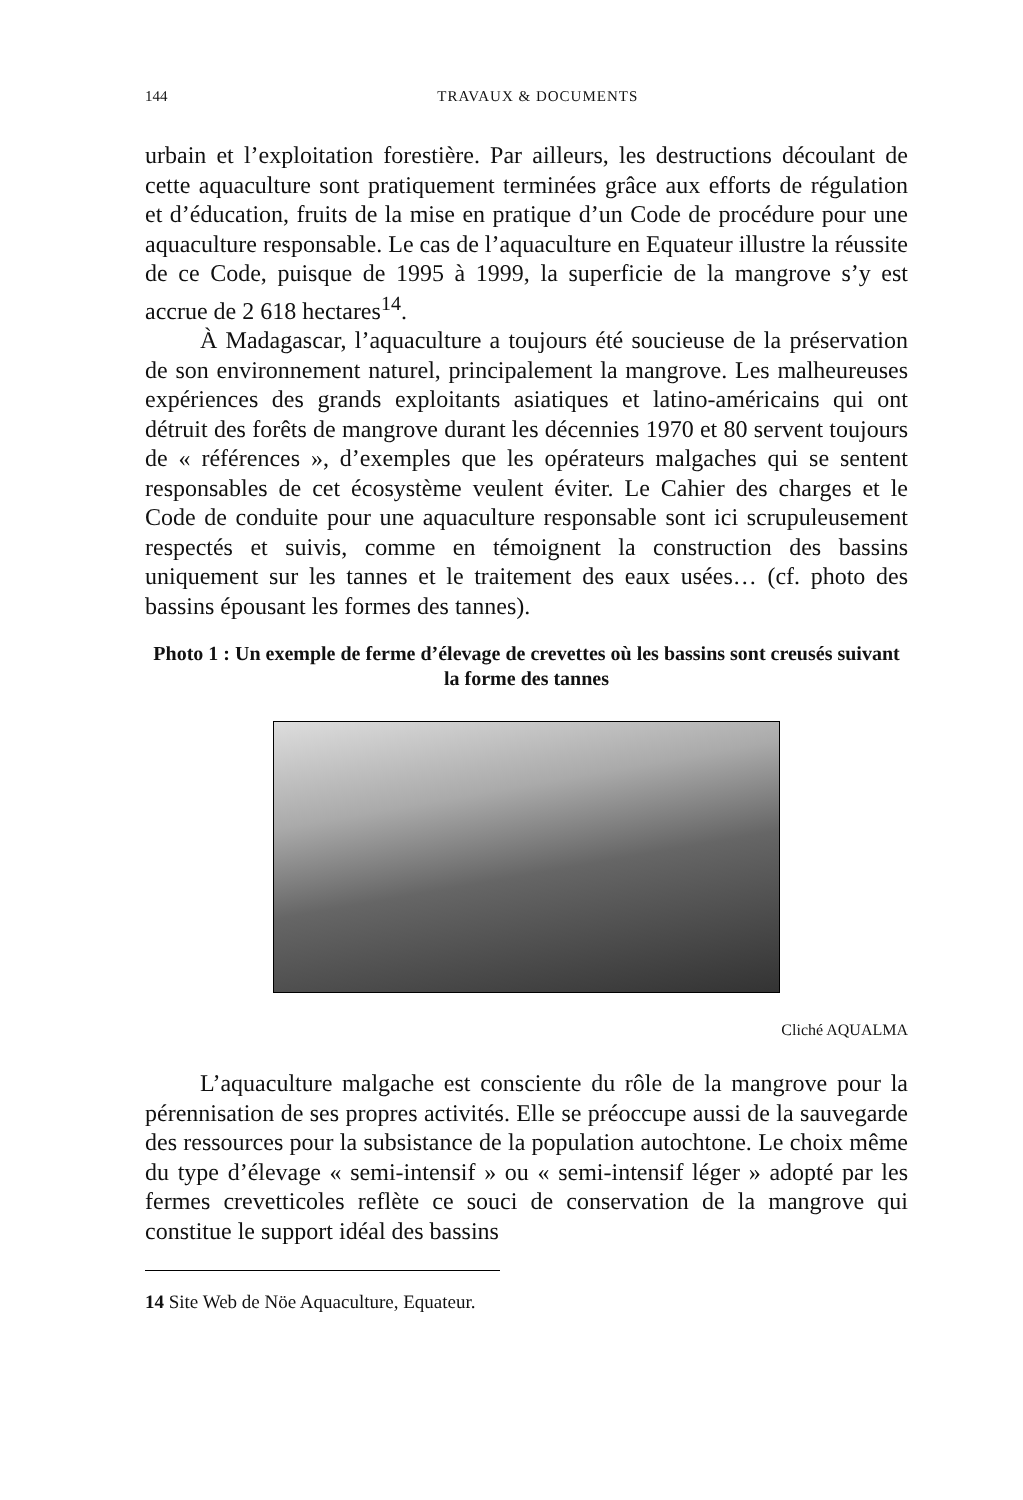144 TRAVAUX & DOCUMENTS
urbain et l’exploitation forestière. Par ailleurs, les destructions découlant de cette aquaculture sont pratiquement terminées grâce aux efforts de régulation et d’éducation, fruits de la mise en pratique d’un Code de procédure pour une aquaculture responsable. Le cas de l’aquaculture en Equateur illustre la réussite de ce Code, puisque de 1995 à 1999, la superficie de la mangrove s’y est accrue de 2 618 hectares<sup>14</sup>.
À Madagascar, l’aquaculture a toujours été soucieuse de la préservation de son environnement naturel, principalement la mangrove. Les malheureuses expériences des grands exploitants asiatiques et latino-américains qui ont détruit des forêts de mangrove durant les décennies 1970 et 80 servent toujours de « références », d’exemples que les opérateurs malgaches qui se sentent responsables de cet écosystème veulent éviter. Le Cahier des charges et le Code de conduite pour une aquaculture responsable sont ici scrupuleusement respectés et suivis, comme en témoignent la construction des bassins uniquement sur les tannes et le traitement des eaux usées… (cf. photo des bassins épousant les formes des tannes).
Photo 1 : Un exemple de ferme d’élevage de crevettes où les bassins sont creusés suivant la forme des tannes
Cliché AQUALMA
L’aquaculture malgache est consciente du rôle de la mangrove pour la pérennisation de ses propres activités. Elle se préoccupe aussi de la sauvegarde des ressources pour la subsistance de la population autochtone. Le choix même du type d’élevage « semi-intensif » ou « semi-intensif léger » adopté par les fermes crevetticoles reflète ce souci de conservation de la mangrove qui constitue le support idéal des bassins
14 Site Web de Nöe Aquaculture, Equateur.